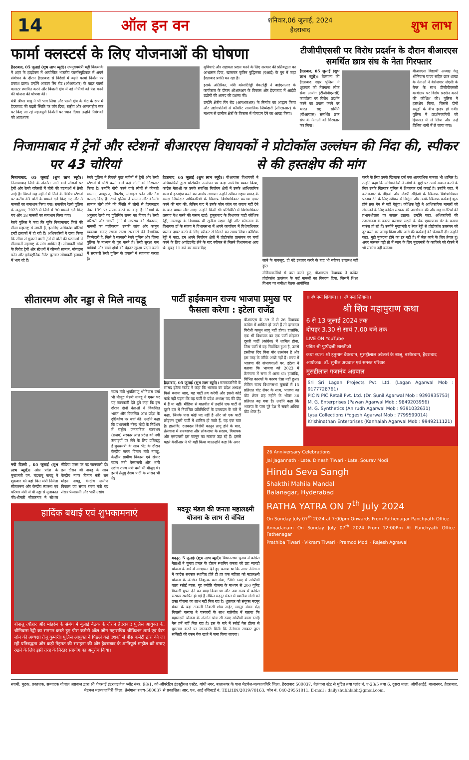14 ऑल इन वन शनिवार,06 जुलाई, 2024
हैदराबाद शुभ लाभ
फार्मा क्लस्टर्स के लिए योजनाओं की घोषणा
हैदराबाद, 05 जुलाई (शुभ लाभ ब्यूरो)। उपमुख्यमंत्री भट्टी विक्रमार्क ने शहर के हाइटेक्स में आयोजित भारतीय फार्मास्युटिकल में अपने संबोधन के दौरान हैदराबाद से विदेशों में बढ़ते फार्मा निर्यात पर प्रकाश डाला। उन्होंने आउटर रिंग रोड (ओआरआर) के बाहर फार्मा क्लस्टर स्थापित करने और बिजली क्षेत्र में नई नीतियों को पेश करने की योजना की घोषणा की।
मंत्री श्रीधर बाबू ने भी भाग लिया और फार्मा क्षेत्र के केंद्र के रूप में हैदराबाद की बढ़ती स्थिति पर जोर दिया, राष्ट्रीय और अंतरराष्ट्रीय स्तर पर किए जा रहे महत्वपूर्ण निर्यातों पर ध्यान दिया। उन्होंने निवेशकों को आवश्यक
सुविधाएं और सहायता प्रदान करने के लिए सरकार की प्रतिबद्धता का आश्वासन दिया, खासकर कृत्रिम बुद्धिमत्ता (एआई) के युग में जहां हैदराबाद प्रगति कर रहा है।
इसके अतिरिक्त, मंत्री कोमाटिरेड्डी वेंकटरेड्डी ने वाईएसआर के कार्यकाल के दौरान ओआरआर के विकास और हैदराबाद में आईटी उद्योगों की आमद की प्रशंसा की।
उन्होंने क्षेत्रीय रिंग रोड (आरआरआर) के निर्माण का आह्वान किया और उद्योगपतियों से कॉर्पोरेट सामाजिक जिम्मेदारी (सीएसआर) के माध्यम से ग्रामीण क्षेत्रों के विकास में योगदान देने का आग्रह किया।
टीजीपीएससी पर विरोध प्रदर्शन के दौरान बीआरएस समर्थित छात्र संघ के नेता गिरफ्तार
हैदराबाद, 05 जुलाई (शुभ लाभ ब्यूरो)। तेलंगाना की हैदराबाद शहर पुलिस ने शुक्रवार को तेलंगाना लोक सेवा आयोग (टीजीपीएससी) कार्यालय पर विरोध प्रदर्शन करने का प्रयास करने पर भारत राष्ट्र समिति (बीआरएस) समर्थित छात्र संघ के नेताओं को गिरफ्तार कर लिया।
बीआरएस विद्यार्थी अध्यक्ष गेलू श्रीनिवास यादव सहित छात्र शाखा के नेताओं ने बेरोजगार जेएसी के बैनर के साथ टीजीपीएससी कार्यालय पर विरोध प्रदर्शन करने की कोशिश की। पुलिस ने हस्तक्षेप किया, जिससे दोनों समूहों के बीच झड़प हो गयी। पुलिस ने प्रदर्शनकारियों को हिरासत में ले लिया और उन्हें विभिन्न थानों में ले जाया गया।
निजामाबाद में ट्रेनों और स्टेशनों पर 43 चोरियां
निजामाबाद, 05 जुलाई (शुभ लाभ ब्यूरो)। निजामाबाद जिले के अंतर्गत आने वाले स्टेशनों पर ट्रेनों और रेलवे परिसरों में चोरी की घटनाओं में तेजी आई है। पिछले छह महीनों में जिले के विभिन्न स्टेशनों पर करीब 43 चोरी के मामले दर्ज किए गए और 8 मामलों का समाधान किया गया। राजकीय रेलवे पुलिस के अनुसार, 2023 में जिले में 90 मामले दर्ज किए गए और 18 मामलों का समाधान किया गया।
रेलवे पुलिस ने कहा कि चूंकि निजामाबाद जिले की सीमा महाराष्ट्र से लगती है, इसलिए अधिकांश चोरियां इन्हीं इलाकों में हो रही हैं। अधिकारियों ने दावा किया कि सीमा से गुजरने वाली ट्रेनों में चोरी की घटनाओं में सीमावर्ती महाराष्ट्र के लोग शामिल हैं। सीमावर्ती गांवों के गिरोह ट्रेनों और स्टेशनों में कीमती सामान, मोबाइल फोन और इलेक्ट्रॉनिक गैजेट चुराकर सीमावर्ती इलाकों में भाग रहे हैं।
रेलवे पुलिस ने पिछले कुछ महीनों में ट्रेनों और रेलवे स्टेशनों में चोरी करने वाले कई लोगों को गिरफ्तार किया है। उन्होंने चोरी करने वाले लोगों से कीमती सामान, आभूषण, लैपटॉप, मोबाइल फोन और टैब बरामद किए हैं। रेलवे पुलिस ने सामान और कीमती सामान चोरी होने की स्थिति में लोगों से हेल्पलाइन नंबर 139 पर संपर्क करने को कहा है। नियमों के अनुसार रेलवे पर पुलिसिंग राज्य का विषय है। रेलवे परिसरों और चलती ट्रेनों में अपराध की रोकथाम, मामलों का पंजीकरण, उनकी जांच और कानून व्यवस्था बनाए रखना राज्य सरकारों की वैधानिक जिम्मेदारी है, जिसे वे सरकारी रेलवे पुलिस और जिला पुलिस के माध्यम से पूरा करते हैं। रेलवे सुरक्षा बल यात्रियों और यात्री क्षेत्रों की बेहतर सुरक्षा प्रदान करने में सरकारी रेलवे पुलिस के प्रयासों में सहायता करता है।
बीआरएस विधायकों ने प्रोटोकॉल उल्लंघन की निंदा की, स्पीकर से की हस्तक्षेप की मांग
हैदराबाद, 05 जुलाई (शुभ लाभ ब्यूरो)। बीआरएस विधायकों ने अधिकारियों द्वारा प्रोटोकॉल उल्लंघन पर कड़ा असंतोष व्यक्त किया, कांग्रेस नेताओं पर उनके संबंधित निर्वाचन क्षेत्रों में उनके आधिकारिक काम में हस्तक्षेप करने का आरोप लगाया। उन्होंने स्पीकर गद्दाम प्रसाद के समक्ष जिम्मेदार अधिकारियों के खिलाफ विशेषाधिकार प्रस्ताव दायर करने की मांग की, लेकिन बाद में उनके फोन कॉल का जवाब नहीं देने के बाद वापस लौट आए। उन्होंने किसी भी परिस्थिति में विशेषाधिकार प्रस्ताव पेश करने की कसम खाई। हुजूराबाद के विधायक पाडी कौशिक रेड्डी, नरसापुर के विधायक वी सुनीता लक्ष्मा रेड्डी और कोरुतला के विधायक डॉ के संजय ने विधानसभा में अपने कार्यालय में विशेषाधिकार प्रस्ताव दायर करने के लिए स्पीकर से मिलने का समय लिया। कौशिक रेड्डी ने कहा, हम अपने निर्वाचन क्षेत्रों में प्रोटोकॉल उल्लंघन पर चर्चा करने के लिए अपॉइंटमेंट लेने के बाद स्पीकर से मिलने विधानसभा आए थे। सुबह 11 बजे का समय दिए
जाने के बावजूद, दो घंटे इंतजार करने के बाद भी स्पीकर उपलब्ध नहीं हुए।
मीडियाकर्मियों से बात करते हुए, बीआरएस विधायक ने कथित प्रोटोकॉल उल्लंघन के कई मामलों का विवरण दिया, जिसमें शिक्षा विभाग पर समीक्षा बैठक आयोजित
करने के लिए उनके खिलाफ दर्ज एक आपराधिक मामला भी शामिल है। उन्होंने कहा कि अधिकारियों ने लोगों के मुद्दों पर उनसे सवाल करने के लिए उनके खिलाफ पुलिस में शिकायत दर्ज कराई है। उन्होंने कहा, मैं करीमनगर के डीईओ और जेडपी सीईओ के खिलाफ विशेषाधिकार प्रस्ताव देने के लिए स्पीकर से मिलूंगा और उनके खिलाफ कार्रवाई शुरू होने तक चैन से नहीं बैठूंगा। कौशिक रेड्डी ने आधिकारिक मामलों को संभालने के लिए कांग्रेस सरकार की आलोचना की और छह गारंटियों की प्रभावशीलता पर सवाल उठाया। उन्होंने कहा, अधिकारियों की उदासीनता के कारण कल्याण लक्ष्मी के चेक एक्सपायर डेट के कारण बाउंस हो रहे हैं। उन्होंने मुख्यमंत्री ए रेवंत रेड्डी से प्रोटोकॉल उल्लंघन को दूर करने का आग्रह किया और आगे की कार्रवाई की चेतावनी दी। उन्होंने कहा, मुझे मुकदमा होने का डर नहीं है। मैं जेल जाने के लिए तैयार हूं। अगर जरूरत पड़ी तो मैं न्याय के लिए मुख्यमंत्री के काफिले को रोकने में भी संकोच नहीं करूंगा।
सीतारमण और नड्डा से मिले नायडू
नयी दिल्ली , 05 जुलाई (शुभ लाभ ब्यूरो)। आंध्र प्रदेश के मुख्यमंत्री एन. चंद्रबाबू नायडू ने शुक्रवार को यहां वित्त मंत्री निर्मला सीतारमण और केन्द्रीय स्वास्थ्य एवं परिवार मंत्री जे पी नड्डा से मुलाकात की।श्रीमती सीतारमण ने सोशल मीडिया एक्स पर यह जानकारी दी। इस दौरान श्री नायडू के साथ केन्द्रीय नागर विमान मंत्री राम मोहन नायडू, केन्द्रीय ग्रामीण विकास एवं संचार राज्य मंत्री चंद्र सेखर पेम्मासनी और भारी उद्योग
राज्य मंत्री भूपतिराजु श्रीनिवास वर्मा भी मौजूद थे।श्री नायडू ने एक्स पर यह जानकारी देते हुये कहा कि इस दौरान दोनों नेताओं ने विकसित भारत और विकसित आंध्र प्रदेश के दृष्टिकोण पर चर्चा की। उन्होंने कहा कि प्रधानमंत्री नरेन्द्र मोदी के निर्देशन में राष्ट्रीय जनतांत्रिक गठबंधन (राजग) सरकार आंध्र प्रदेश को नयी ऊंचाइयों पर लेने के लिए प्रतिबद्ध है।मुख्यमंत्री के साथ भेंट के दौरान केन्द्रीय नागर विमान मंत्री नायडू, केन्द्रीय ग्रामीण विकास एवं संचार राज्य मंत्री पेम्मासनी और भारी उद्योग राज्य मंत्री वर्मा भी मौजूद थे। इसमें तेलुगु देशम पार्टी के सांसद भी थे।
पार्टी हाईकमान राज्य भाजपा प्रमुख पर फैसला करेगा : इटेला राजेंद्र
हैदराबाद, 05 जुलाई (शुभ लाभ ब्यूरो)। मलकाजगिरी के सांसद इटेला राजेंद्र ने कहा कि भाजपा का प्रदेश अध्यक्ष किसे बनाया जाए, यह पार्टी तय करेगी और इससे कोई फर्क नहीं पड़ता कि वह पार्टी के प्रदेश अध्यक्ष पद की दौड़ में हैं या नहीं। मीडिया से बातचीत में उन्होंने एक पार्टी से दूसरे दल में निर्वाचित प्रतिनिधियों के दलबदल के बारे में कहा, जिनके पास कोई पद नहीं है और जो एक पार्टी छोड़कर दूसरी पार्टी में शामिल हो जाते हैं, यह एक बात है। हालांकि, दलबदल विरोधी कानून लागू होने के बाद, तेलंगाना में राज्यसभा और लोकसभा के सदस्य, विधायक और एमएलसी इस कानून का मजाक उड़ा रहे हैं। इससे पहले केसीआर ने भी यही किया था।उन्होंने कहा कि अगर
बीआरएस के 39 में से 26 विधायक कांग्रेस में शामिल हो जाते हैं तो दलबदल विरोधी कानून लागू नहीं होगा। हालांकि, एक भी विधायक का एक पार्टी छोड़कर दूसरी पार्टी (कांग्रेस) में शामिल होना, जिस पार्टी से वह निर्वाचित हुआ है, उससे इस्तीफा दिए बिना घोर उल्लंघन है और इस तरह के तरीके अच्छे नहीं हैं। राज्य में भाजपा की संभावनाओं पर, इटेला ने बताया कि भाजपा को 2023 में तेलंगाना में सत्ता में आना था। हालांकि, विभिन्न कारकों के कारण ऐसा नहीं हुआ। लेकिन राज्य विधानसभा चुनावों में 15 प्रतिशत वोट शेयर के साथ, भाजपा का वोट शेयर छह महीने के भीतर 36 प्रतिशत बढ़ गया है। उन्होंने कहा कि भाजपा के पास पूरे देश में सबसे अधिक वोट शेयर है।
।। ॐ नमः शिवाय।। ।। ॐ नमः शिवाय।।
श्री शिव महापुराण कथा
6 से 13 जुलाई 2024 तक
दोपहर 3.30 से सायं 7.00 बजे तक
LIVE ON YouTube
पंडित श्री पुष्पेंद्रजी शास्त्रीजी
कथा स्थल: श्री हनुमान देवस्थान, मुसद्दीलाल ज्वेलर्स के बाजू, बशीरबाग, हैदराबाद
आयोजक: डॉ. सुनील अग्रवाल एवं समस्त परिवार
मुसद्दीलाल गजानंद अग्रवाल
Sri Sri Lagan Projects Pvt. Ltd. (Lagan Agarwal Mob : 9177728761)
PIC N PIC Retail Pvt. Ltd. (Dr. Sunil Agarwal Mob : 9393935753)
M. G. Enterprises (Pawan Agarwal Mob : 9849203956)
M. G. Synthetics (Anirudh Agarwal Mob : 9391032631)
Lysa Collections (Yogesh Agarwal Mob : 7799599014)
Krishinathan Enterprises (Kanhaiah Agarwal Mob : 9949211121)
हार्दिक बधाई एवं शुभकामनाएं
बोनालु त्यौहार और मोहर्रम के संबंध में बुलाई बैठक के दौरान हैदराबाद पुलिस आयुक्त के. श्रीनिवास रेड्डी का सम्मान करते हुए पीस कमेटी ऑल जोन महासचिव श्रीकिशन शर्मा एवं वेस्ट जोन की अध्यक्षा तेजू कुमारी। पुलिस आयुक्त ने पिछले कई दशकों से पीस कमेटी द्वारा की जा रही प्रतिबद्धता और कड़ी मेहनत की सराहना की और हैदराबाद के शांतिपूर्ण माहौल को बनाए रखने के लिए इसी तरह के निरंतर सहयोग का अनुरोध किया।
मदनूर मंडल की जनता महालक्ष्मी योजना के लाभ से वंचित
मदनूर, 5 जुलाई (शुभ लाभ ब्यूरो)। विधानसभा चुनाव में कांग्रेस नेताओं ने चुनाव प्रचार के दौरान स्थानिय जनता को छह ग्यारंटी योजना के बारे में आश्वासन देते हुए बताया था कि अगर तेलंगाना में कांग्रेस सरकार स्थापित होते ही हर एक महिला को महालक्ष्मी योजना के अंतर्गत निःशुल्क बस सेवा, 500 रुपए में सब्सिडी वाला रसोई ग्यास, गृह ज्योति योजना के माध्यम से 200 यूनिट बिजली मुफ्त देने का वादा किया था और अब राज्य में कांग्रेस सरकार स्थापित हो गई है लेकिन मदनूर मंडल में स्थानीय लोगों को उक्त योजना का लाभ नहीं मिल रहा है। शुक्रवार को संयुक्त मदनूर मंडल के बड़ा टाकली निवासी शेख ताहेर, मदनूर मंडल केंद्र निवासी यलव्वा ने पत्रकारों के साथ बातेचीत में बताया कि महालक्ष्मी योजना के अंतर्गत पांच सौ रुपए सब्सिडी वाला रसोई गैस हमें नहीं मिल रहा है। इस के बारे में रसोई गैस डीलर से पूछताछ करने पर जानकारी मिली कि तेलंगाना सरकार द्वारा सब्सिडी की रकम बैंक खाते में जमा किया जाएगा।
26 Anniversary Celebrations
Jai Jagannath · Late. Dinesh Tiwari · Late. Sourav Modi
Hindu Seva Sangh
Shakthi Mahila Mandal
Balanagar, Hyderabad
RATHA YATRA ON 7<sup>th</sup> July 2024
On Sunday July 07<sup>th</sup> 2024 at 7:00pm Onwards From Fathenagar Panchyath Office
Annadanam On Sunday July 07<sup>th</sup> 2024 From 12:00Pm At Panchyath Office Fathenagar
Prathiba Tiwari · Vikram Tiwari · Pramod Modi · Rajesh Agrawal
स्वामी, मुद्रक, प्रकाशक, सम्पादक गोपाल अग्रवाल द्वारा श्री शेषसाई इंटरप्राइजेज प्लॉट नंबर. 98/1, को-ऑपरेटिव इंडस्ट्रीयल एस्टेट, गांधी नगर, बालानगर के पास मेडचेल-मल्काजगिरि जिला. हैदराबाद 500037, तेलंगाना स्टेट से मुद्रित तथा प्लॉट नं. ए-23/5 तथा 6, दूसरा माला, ओपीआईई, बालानगर, हैदराबाद, मेडचल मलकाजगिरी जिला, तेलंगाना राज्य-500037 से प्रकाशित। आर. एन. आई रजिस्टर्ड नं. TELHIN/2019/78163, फोन नं. 040-29551811. E-mail : dailyshubhlabh@gmail.com.